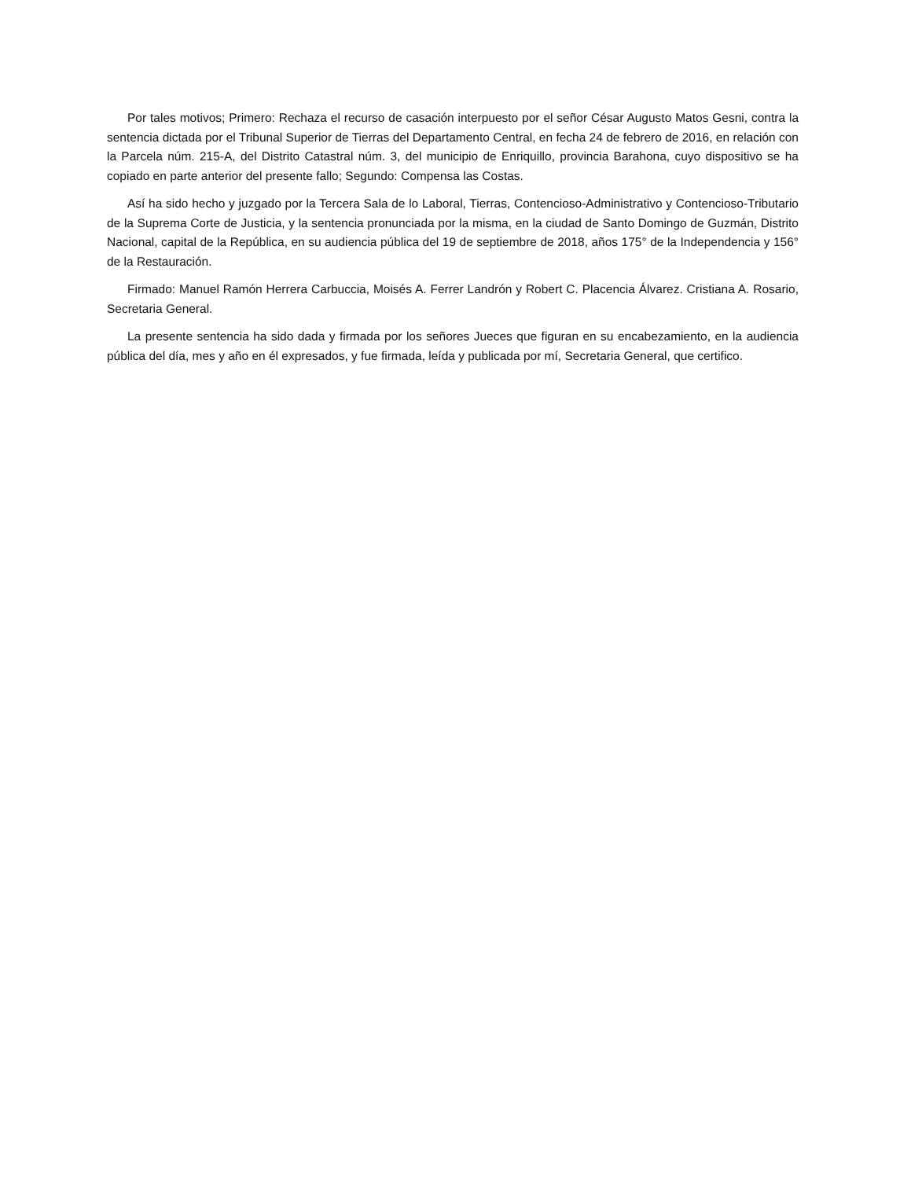Por tales motivos; Primero: Rechaza el recurso de casación interpuesto por el señor César Augusto Matos Gesni, contra la sentencia dictada por el Tribunal Superior de Tierras del Departamento Central, en fecha 24 de febrero de 2016, en relación con la Parcela núm. 215-A, del Distrito Catastral núm. 3, del municipio de Enriquillo, provincia Barahona, cuyo dispositivo se ha copiado en parte anterior del presente fallo; Segundo: Compensa las Costas.
Así ha sido hecho y juzgado por la Tercera Sala de lo Laboral, Tierras, Contencioso-Administrativo y Contencioso-Tributario de la Suprema Corte de Justicia, y la sentencia pronunciada por la misma, en la ciudad de Santo Domingo de Guzmán, Distrito Nacional, capital de la República, en su audiencia pública del 19 de septiembre de 2018, años 175° de la Independencia y 156° de la Restauración.
Firmado: Manuel Ramón Herrera Carbuccia, Moisés A. Ferrer Landrón y Robert C. Placencia Álvarez. Cristiana A. Rosario, Secretaria General.
La presente sentencia ha sido dada y firmada por los señores Jueces que figuran en su encabezamiento, en la audiencia pública del día, mes y año en él expresados, y fue firmada, leída y publicada por mí, Secretaria General, que certifico.